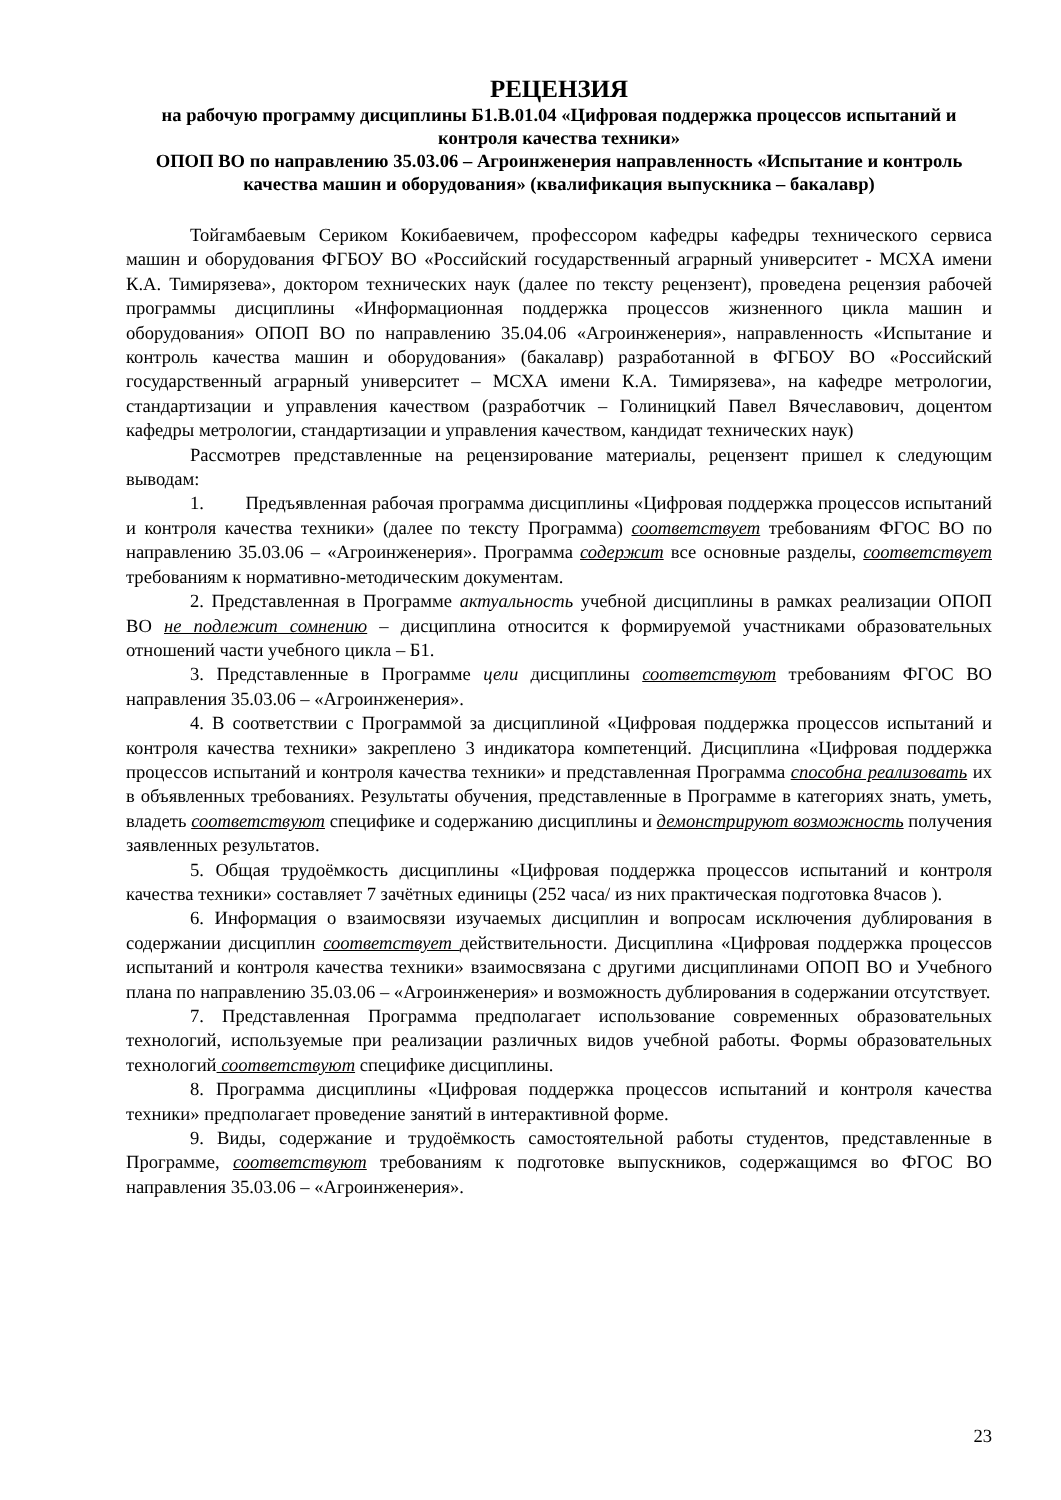РЕЦЕНЗИЯ
на рабочую программу дисциплины Б1.В.01.04 «Цифровая поддержка процессов испытаний и контроля качества техники»
ОПОП ВО по направлению 35.03.06 – Агроинженерия направленность «Испытание и контроль качества машин и оборудования» (квалификация выпускника – бакалавр)
Тойгамбаевым Сериком Кокибаевичем, профессором кафедры кафедры технического сервиса машин и оборудования ФГБОУ ВО «Российский государственный аграрный университет - МСХА имени К.А. Тимирязева», доктором технических наук (далее по тексту рецензент), проведена рецензия рабочей программы дисциплины «Информационная поддержка процессов жизненного цикла машин и оборудования» ОПОП ВО по направлению 35.04.06 «Агроинженерия», направленность «Испытание и контроль качества машин и оборудования» (бакалавр) разработанной в ФГБОУ ВО «Российский государственный аграрный университет – МСХА имени К.А. Тимирязева», на кафедре метрологии, стандартизации и управления качеством (разработчик – Голиницкий Павел Вячеславович, доцентом кафедры метрологии, стандартизации и управления качеством, кандидат технических наук)
Рассмотрев представленные на рецензирование материалы, рецензент пришел к следующим выводам:
1. Предъявленная рабочая программа дисциплины «Цифровая поддержка процессов испытаний и контроля качества техники» (далее по тексту Программа) соответствует требованиям ФГОС ВО по направлению 35.03.06 – «Агроинженерия». Программа содержит все основные разделы, соответствует требованиям к нормативно-методическим документам.
2. Представленная в Программе актуальность учебной дисциплины в рамках реализации ОПОП ВО не подлежит сомнению – дисциплина относится к формируемой участниками образовательных отношений части учебного цикла – Б1.
3. Представленные в Программе цели дисциплины соответствуют требованиям ФГОС ВО направления 35.03.06 – «Агроинженерия».
4. В соответствии с Программой за дисциплиной «Цифровая поддержка процессов испытаний и контроля качества техники» закреплено 3 индикатора компетенций. Дисциплина «Цифровая поддержка процессов испытаний и контроля качества техники» и представленная Программа способна реализовать их в объявленных требованиях. Результаты обучения, представленные в Программе в категориях знать, уметь, владеть соответствуют специфике и содержанию дисциплины и демонстрируют возможность получения заявленных результатов.
5. Общая трудоёмкость дисциплины «Цифровая поддержка процессов испытаний и контроля качества техники» составляет 7 зачётных единицы (252 часа/ из них практическая подготовка 8часов ).
6. Информация о взаимосвязи изучаемых дисциплин и вопросам исключения дублирования в содержании дисциплин соответствует действительности. Дисциплина «Цифровая поддержка процессов испытаний и контроля качества техники» взаимосвязана с другими дисциплинами ОПОП ВО и Учебного плана по направлению 35.03.06 – «Агроинженерия» и возможность дублирования в содержании отсутствует.
7. Представленная Программа предполагает использование современных образовательных технологий, используемые при реализации различных видов учебной работы. Формы образовательных технологий соответствуют специфике дисциплины.
8. Программа дисциплины «Цифровая поддержка процессов испытаний и контроля качества техники» предполагает проведение занятий в интерактивной форме.
9. Виды, содержание и трудоёмкость самостоятельной работы студентов, представленные в Программе, соответствуют требованиям к подготовке выпускников, содержащимся во ФГОС ВО направления 35.03.06 – «Агроинженерия».
23